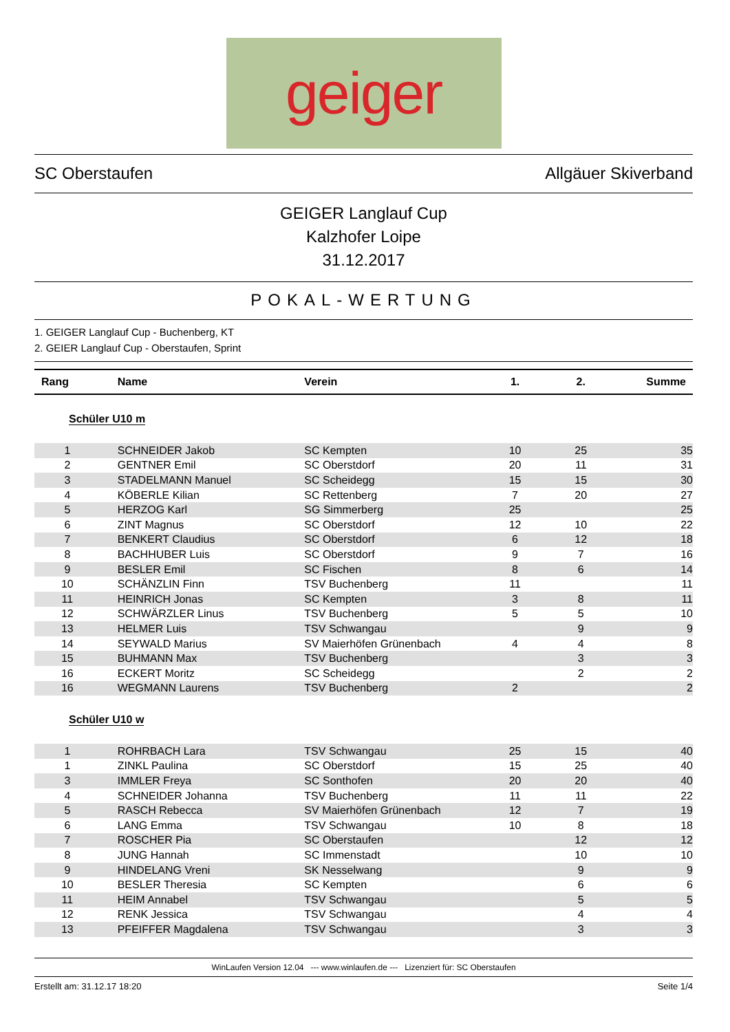geiger
SC Oberstaufen Allgäuer Skiverband
GEIGER Langlauf Cup
Kalzhofer Loipe
31.12.2017
POKAL-WERTUNG
1. GEIGER Langlauf Cup - Buchenberg, KT
2. GEIER Langlauf Cup - Oberstaufen, Sprint
| Rang | Name | Verein | 1. | 2. | Summe |
| --- | --- | --- | --- | --- | --- |
| Schüler U10 m | | | | | |
| 1 | SCHNEIDER Jakob | SC Kempten | 10 | 25 | 35 |
| 2 | GENTNER Emil | SC Oberstdorf | 20 | 11 | 31 |
| 3 | STADELMANN Manuel | SC Scheidegg | 15 | 15 | 30 |
| 4 | KÖBERLE Kilian | SC Rettenberg | 7 | 20 | 27 |
| 5 | HERZOG Karl | SG Simmerberg | 25 | | 25 |
| 6 | ZINT Magnus | SC Oberstdorf | 12 | 10 | 22 |
| 7 | BENKERT Claudius | SC Oberstdorf | 6 | 12 | 18 |
| 8 | BACHHUBER Luis | SC Oberstdorf | 9 | 7 | 16 |
| 9 | BESLER Emil | SC Fischen | 8 | 6 | 14 |
| 10 | SCHÄNZLIN Finn | TSV Buchenberg | 11 | | 11 |
| 11 | HEINRICH Jonas | SC Kempten | 3 | 8 | 11 |
| 12 | SCHWÄRZLER Linus | TSV Buchenberg | 5 | 5 | 10 |
| 13 | HELMER Luis | TSV Schwangau | | 9 | 9 |
| 14 | SEYWALD Marius | SV Maierhöfen Grünenbach | 4 | 4 | 8 |
| 15 | BUHMANN Max | TSV Buchenberg | | 3 | 3 |
| 16 | ECKERT Moritz | SC Scheidegg | | 2 | 2 |
| 16 | WEGMANN Laurens | TSV Buchenberg | 2 | | 2 |
| Schüler U10 w | | | | | |
| 1 | ROHRBACH Lara | TSV Schwangau | 25 | 15 | 40 |
| 1 | ZINKL Paulina | SC Oberstdorf | 15 | 25 | 40 |
| 3 | IMMLER Freya | SC Sonthofen | 20 | 20 | 40 |
| 4 | SCHNEIDER Johanna | TSV Buchenberg | 11 | 11 | 22 |
| 5 | RASCH Rebecca | SV Maierhöfen Grünenbach | 12 | 7 | 19 |
| 6 | LANG Emma | TSV Schwangau | 10 | 8 | 18 |
| 7 | ROSCHER Pia | SC Oberstaufen | | 12 | 12 |
| 8 | JUNG Hannah | SC Immenstadt | | 10 | 10 |
| 9 | HINDELANG Vreni | SK Nesselwang | | 9 | 9 |
| 10 | BESLER Theresia | SC Kempten | | 6 | 6 |
| 11 | HEIM Annabel | TSV Schwangau | | 5 | 5 |
| 12 | RENK Jessica | TSV Schwangau | | 4 | 4 |
| 13 | PFEIFFER Magdalena | TSV Schwangau | | 3 | 3 |
WinLaufen Version 12.04 --- www.winlaufen.de --- Lizenziert für: SC Oberstaufen
Erstellt am: 31.12.17 18:20 Seite 1/4